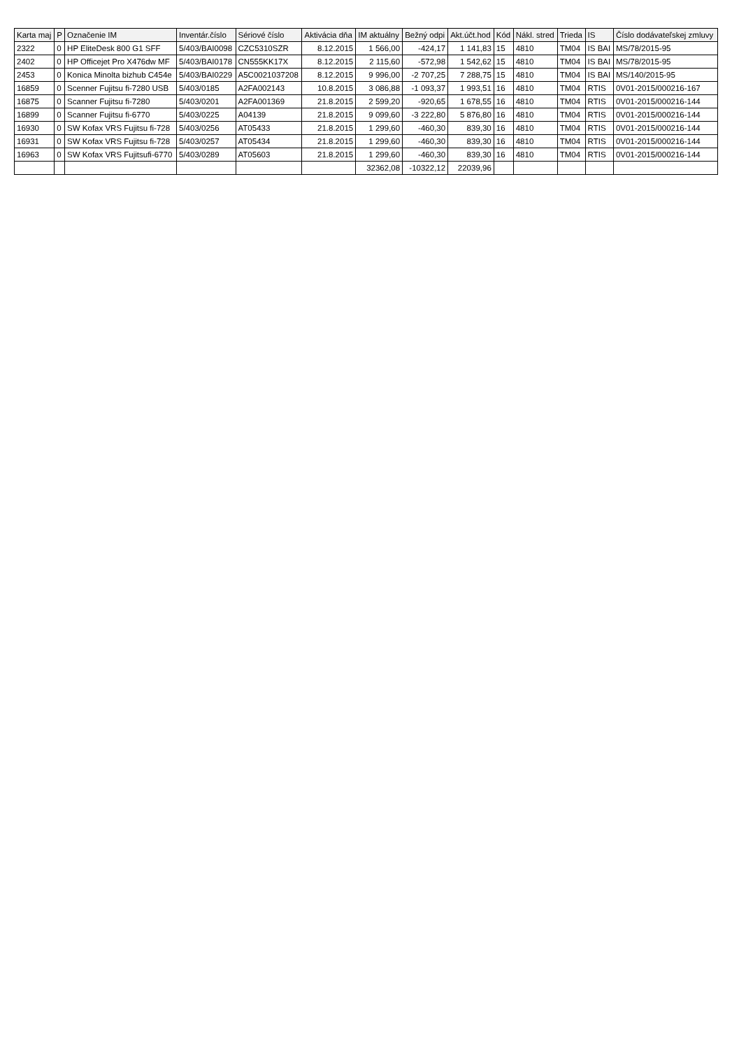| Karta maj | P | Označenie IM | Inventár.číslo | Sériové číslo | Aktivácia dňa | IM aktuálny | Bežný odpi | Akt.účt.hod | Kód | Nákl. stred | Trieda | IS | Číslo dodávateľskej zmluvy |
| --- | --- | --- | --- | --- | --- | --- | --- | --- | --- | --- | --- | --- | --- |
| 2322 | 0 | HP EliteDesk 800 G1 SFF | 5/403/BAI0098 | CZC5310SZR | 8.12.2015 | 1 566,00 | -424,17 | 1 141,83 | 15 | 4810 | TM04 | IS BAI | MS/78/2015-95 |
| 2402 | 0 | HP Officejet Pro X476dw MF | 5/403/BAI0178 | CN555KK17X | 8.12.2015 | 2 115,60 | -572,98 | 1 542,62 | 15 | 4810 | TM04 | IS BAI | MS/78/2015-95 |
| 2453 | 0 | Konica Minolta bizhub C454e | 5/403/BAI0229 | A5C0021037208 | 8.12.2015 | 9 996,00 | -2 707,25 | 7 288,75 | 15 | 4810 | TM04 | IS BAI | MS/140/2015-95 |
| 16859 | 0 | Scenner Fujitsu fi-7280 USB | 5/403/0185 | A2FA002143 | 10.8.2015 | 3 086,88 | -1 093,37 | 1 993,51 | 16 | 4810 | TM04 | RTIS | 0V01-2015/000216-167 |
| 16875 | 0 | Scanner Fujitsu fi-7280 | 5/403/0201 | A2FA001369 | 21.8.2015 | 2 599,20 | -920,65 | 1 678,55 | 16 | 4810 | TM04 | RTIS | 0V01-2015/000216-144 |
| 16899 | 0 | Scanner Fujitsu fi-6770 | 5/403/0225 | A04139 | 21.8.2015 | 9 099,60 | -3 222,80 | 5 876,80 | 16 | 4810 | TM04 | RTIS | 0V01-2015/000216-144 |
| 16930 | 0 | SW Kofax VRS Fujitsu fi-728 | 5/403/0256 | AT05433 | 21.8.2015 | 1 299,60 | -460,30 | 839,30 | 16 | 4810 | TM04 | RTIS | 0V01-2015/000216-144 |
| 16931 | 0 | SW Kofax VRS Fujitsu fi-728 | 5/403/0257 | AT05434 | 21.8.2015 | 1 299,60 | -460,30 | 839,30 | 16 | 4810 | TM04 | RTIS | 0V01-2015/000216-144 |
| 16963 | 0 | SW Kofax VRS Fujitsufi-6770 | 5/403/0289 | AT05603 | 21.8.2015 | 1 299,60 | -460,30 | 839,30 | 16 | 4810 | TM04 | RTIS | 0V01-2015/000216-144 |
| | | | | | | 32362,08 | -10322,12 | 22039,96 | | | | | |